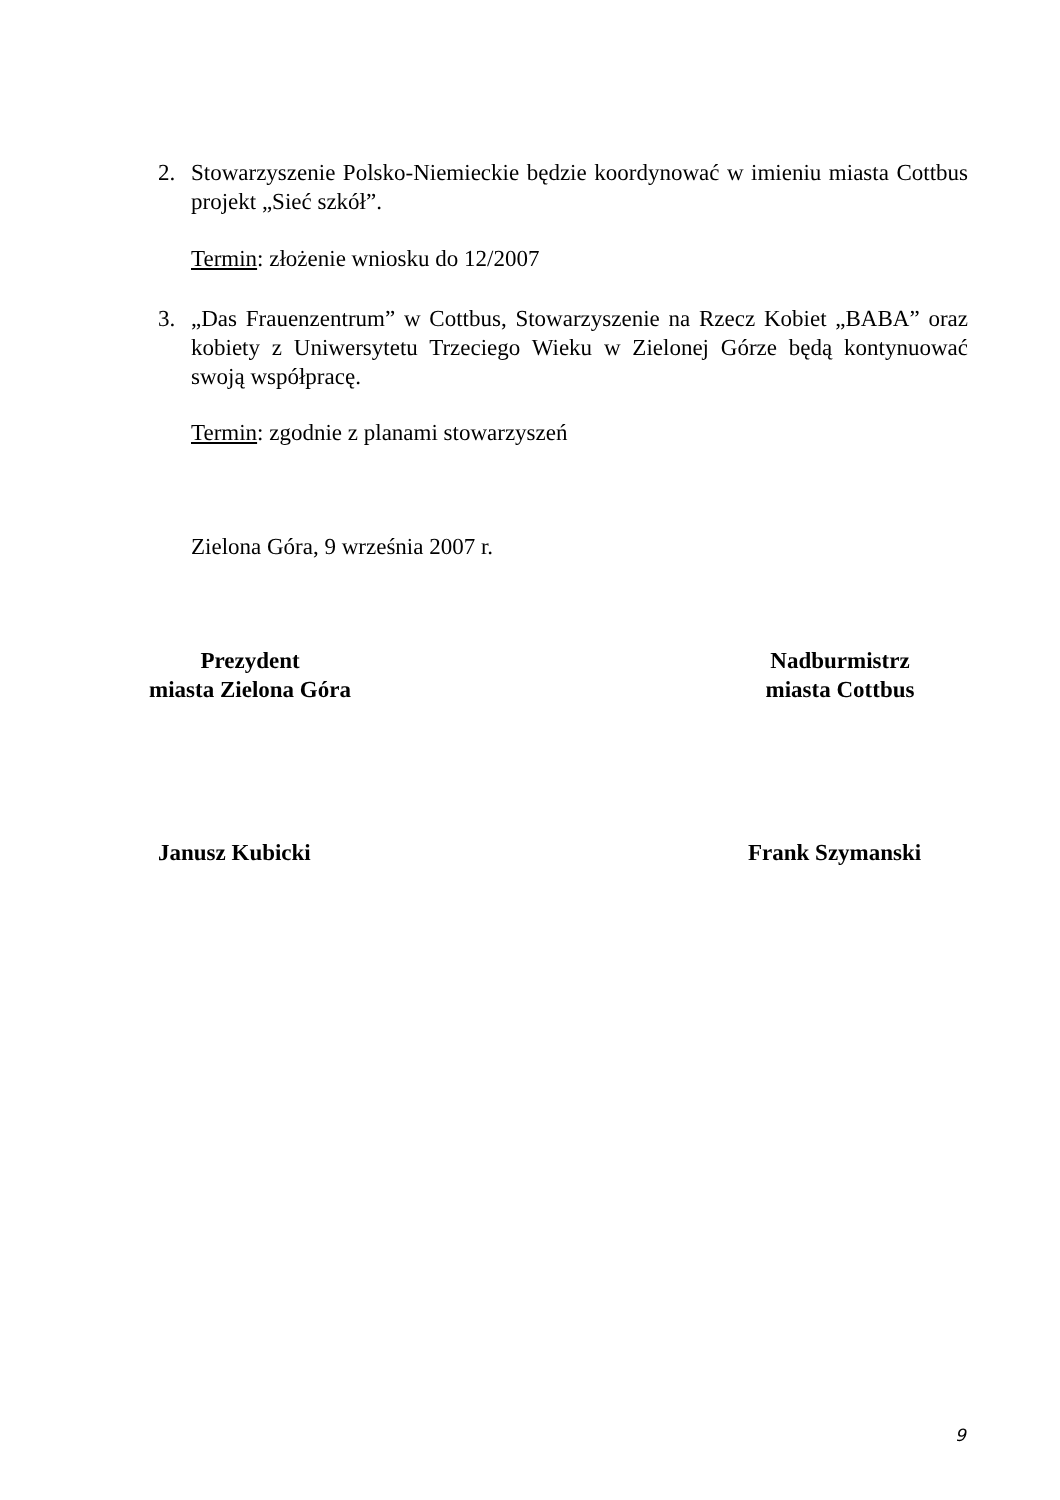2.
Stowarzyszenie Polsko-Niemieckie będzie koordynować w imieniu miasta Cottbus projekt „Sieć szkół”.
Termin: złożenie wniosku do 12/2007
3.
„Das Frauenzentrum” w Cottbus, Stowarzyszenie na Rzecz Kobiet „BABA” oraz kobiety z Uniwersytetu Trzeciego Wieku w Zielonej Górze będą kontynuować swoją współpracę.
Termin: zgodnie z planami stowarzyszeń
Zielona Góra, 9 września 2007 r.
Prezydent
miasta Zielona Góra
Nadburmistrz
miasta Cottbus
Janusz Kubicki Frank Szymanski
9